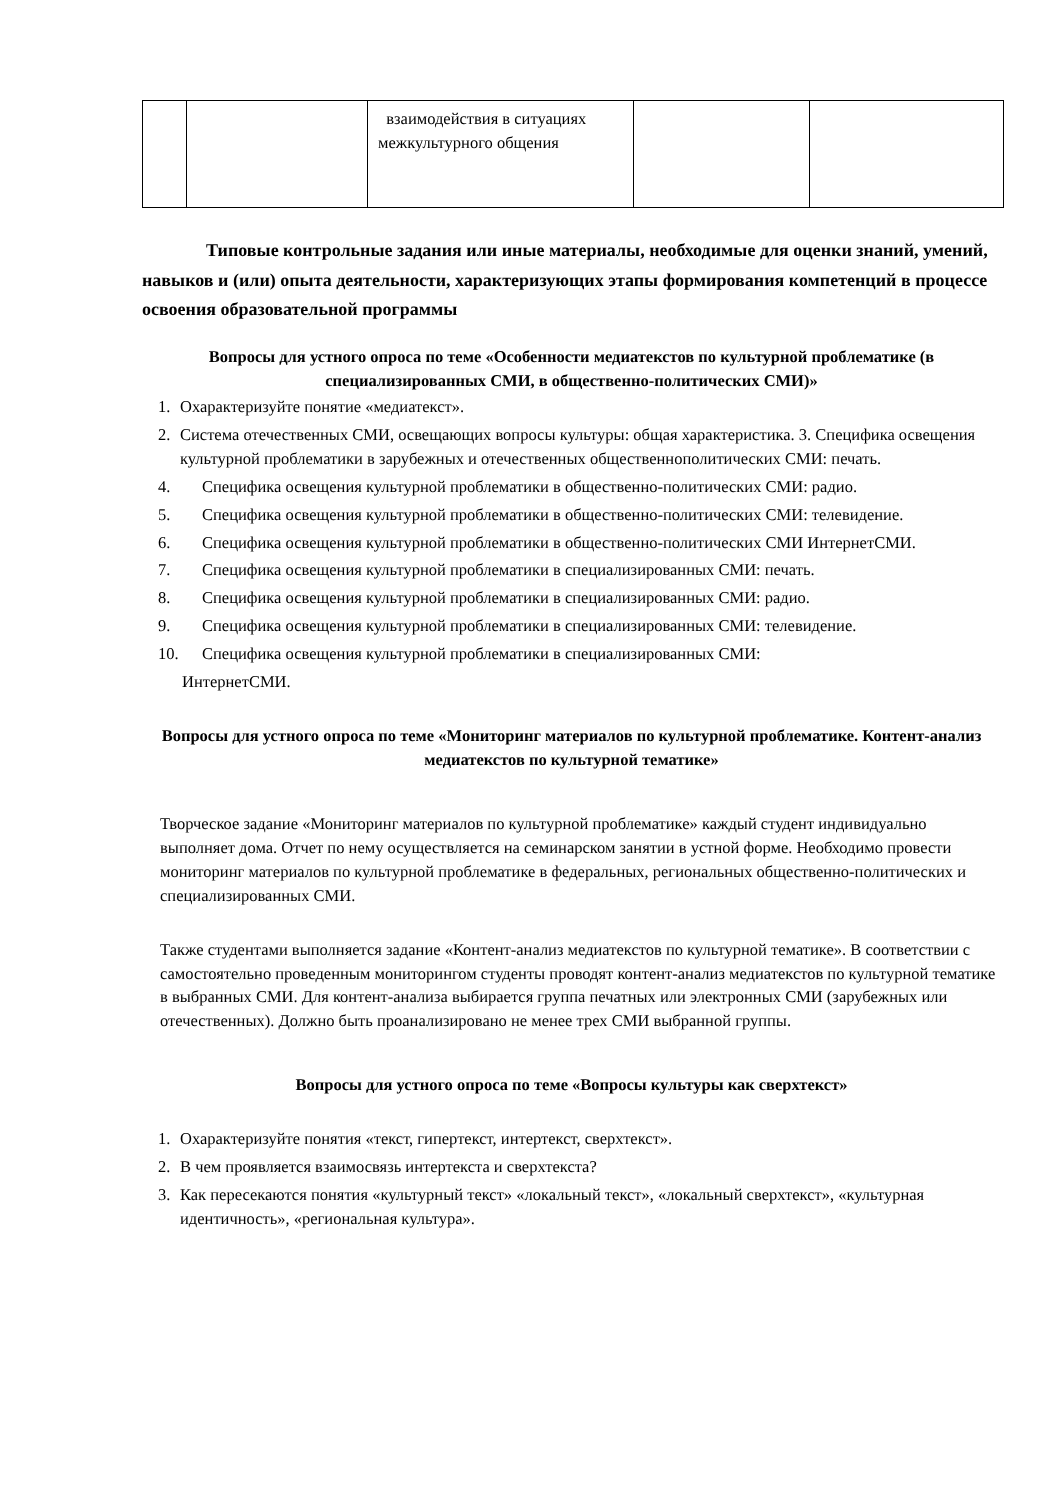| | | взаимодействия в ситуациях межкультурного общения | | |
Типовые контрольные задания или иные материалы, необходимые для оценки знаний, умений, навыков и (или) опыта деятельности, характеризующих этапы формирования компетенций в процессе освоения образовательной программы
Вопросы для устного опроса по теме «Особенности медиатекстов по культурной проблематике (в специализированных СМИ, в общественно-политических СМИ)»
1. Охарактеризуйте понятие «медиатекст».
2. Система отечественных СМИ, освещающих вопросы культуры: общая характеристика. 3. Специфика освещения культурной проблематики в зарубежных и отечественных общественнополитических СМИ: печать.
4. Специфика освещения культурной проблематики в общественно-политических СМИ: радио.
5. Специфика освещения культурной проблематики в общественно-политических СМИ: телевидение.
6. Специфика освещения культурной проблематики в общественно-политических СМИ ИнтернетСМИ.
7. Специфика освещения культурной проблематики в специализированных СМИ: печать.
8. Специфика освещения культурной проблематики в специализированных СМИ: радио.
9. Специфика освещения культурной проблематики в специализированных СМИ: телевидение.
10. Специфика освещения культурной проблематики в специализированных СМИ:
ИнтернетСМИ.
Вопросы для устного опроса по теме «Мониторинг материалов по культурной проблематике. Контент-анализ медиатекстов по культурной тематике»
Творческое задание «Мониторинг материалов по культурной проблематике» каждый студент индивидуально выполняет дома. Отчет по нему осуществляется на семинарском занятии в устной форме. Необходимо провести мониторинг материалов по культурной проблематике в федеральных, региональных общественно-политических и специализированных СМИ.
Также студентами выполняется задание «Контент-анализ медиатекстов по культурной тематике». В соответствии с самостоятельно проведенным мониторингом студенты проводят контент-анализ медиатекстов по культурной тематике в выбранных СМИ. Для контент-анализа выбирается группа печатных или электронных СМИ (зарубежных или отечественных). Должно быть проанализировано не менее трех СМИ выбранной группы.
Вопросы для устного опроса по теме «Вопросы культуры как сверхтекст»
1. Охарактеризуйте понятия «текст, гипертекст, интертекст, сверхтекст».
2. В чем проявляется взаимосвязь интертекста и сверхтекста?
3. Как пересекаются понятия «культурный текст» «локальный текст», «локальный сверхтекст», «культурная идентичность», «региональная культура».